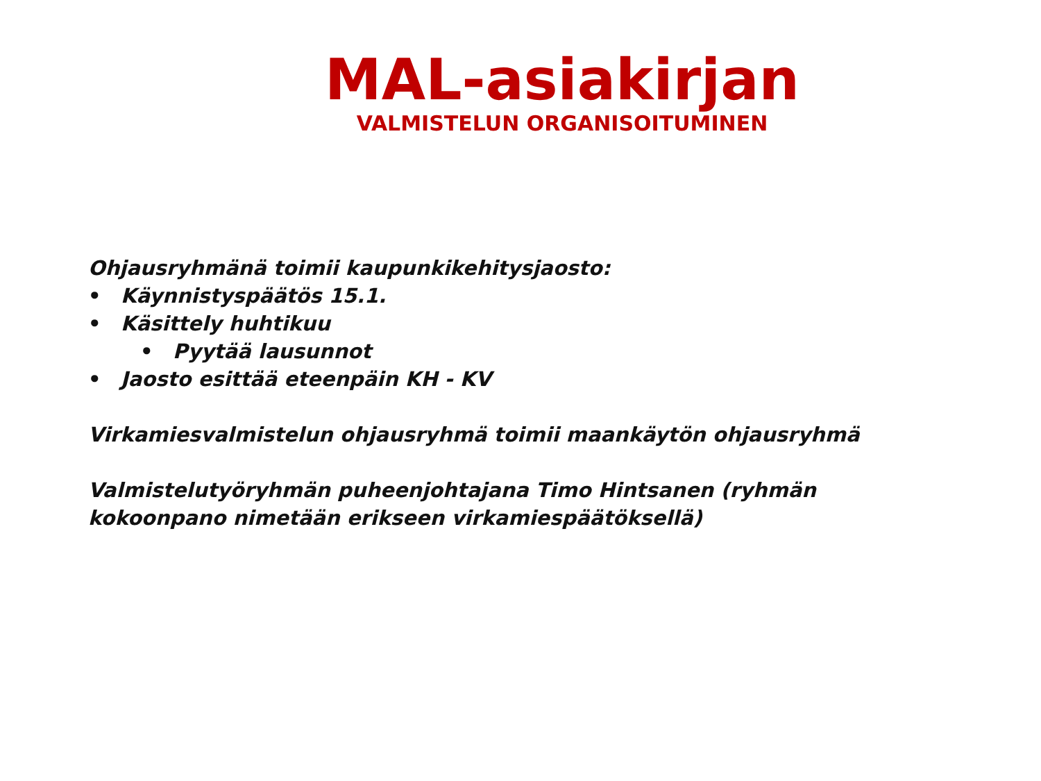MAL-asiakirjan
VALMISTELUN ORGANISOITUMINEN
Ohjausryhmänä toimii kaupunkikehitysjaosto:
• Käynnistyspäätös 15.1.
• Käsittely huhtikuu
• Pyytää lausunnot
• Jaosto esittää eteenpäin KH - KV
Virkamiesvalmistelun ohjausryhmä toimii maankäytön ohjausryhmä
Valmistelutyöryhmän puheenjohtajana Timo Hintsanen (ryhmän
kokoonpano nimetään erikseen virkamiespäätöksellä)